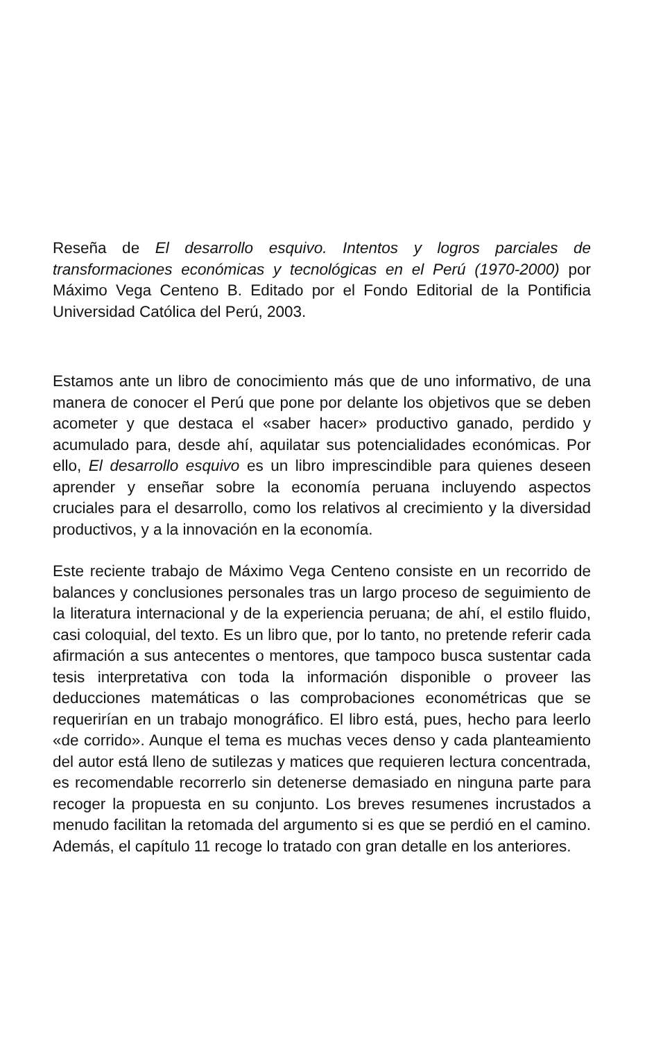Reseña de El desarrollo esquivo. Intentos y logros parciales de transformaciones económicas y tecnológicas en el Perú (1970-2000) por Máximo Vega Centeno B. Editado por el Fondo Editorial de la Pontificia Universidad Católica del Perú, 2003.
Estamos ante un libro de conocimiento más que de uno informativo, de una manera de conocer el Perú que pone por delante los objetivos que se deben acometer y que destaca el «saber hacer» productivo ganado, perdido y acumulado para, desde ahí, aquilatar sus potencialidades económicas. Por ello, El desarrollo esquivo es un libro imprescindible para quienes deseen aprender y enseñar sobre la economía peruana incluyendo aspectos cruciales para el desarrollo, como los relativos al crecimiento y la diversidad productivos, y a la innovación en la economía.
Este reciente trabajo de Máximo Vega Centeno consiste en un recorrido de balances y conclusiones personales tras un largo proceso de seguimiento de la literatura internacional y de la experiencia peruana; de ahí, el estilo fluido, casi coloquial, del texto. Es un libro que, por lo tanto, no pretende referir cada afirmación a sus antecentes o mentores, que tampoco busca sustentar cada tesis interpretativa con toda la información disponible o proveer las deducciones matemáticas o las comprobaciones econométricas que se requerirían en un trabajo monográfico. El libro está, pues, hecho para leerlo «de corrido». Aunque el tema es muchas veces denso y cada planteamiento del autor está lleno de sutilezas y matices que requieren lectura concentrada, es recomendable recorrerlo sin detenerse demasiado en ninguna parte para recoger la propuesta en su conjunto. Los breves resumenes incrustados a menudo facilitan la retomada del argumento si es que se perdió en el camino. Además, el capítulo 11 recoge lo tratado con gran detalle en los anteriores.